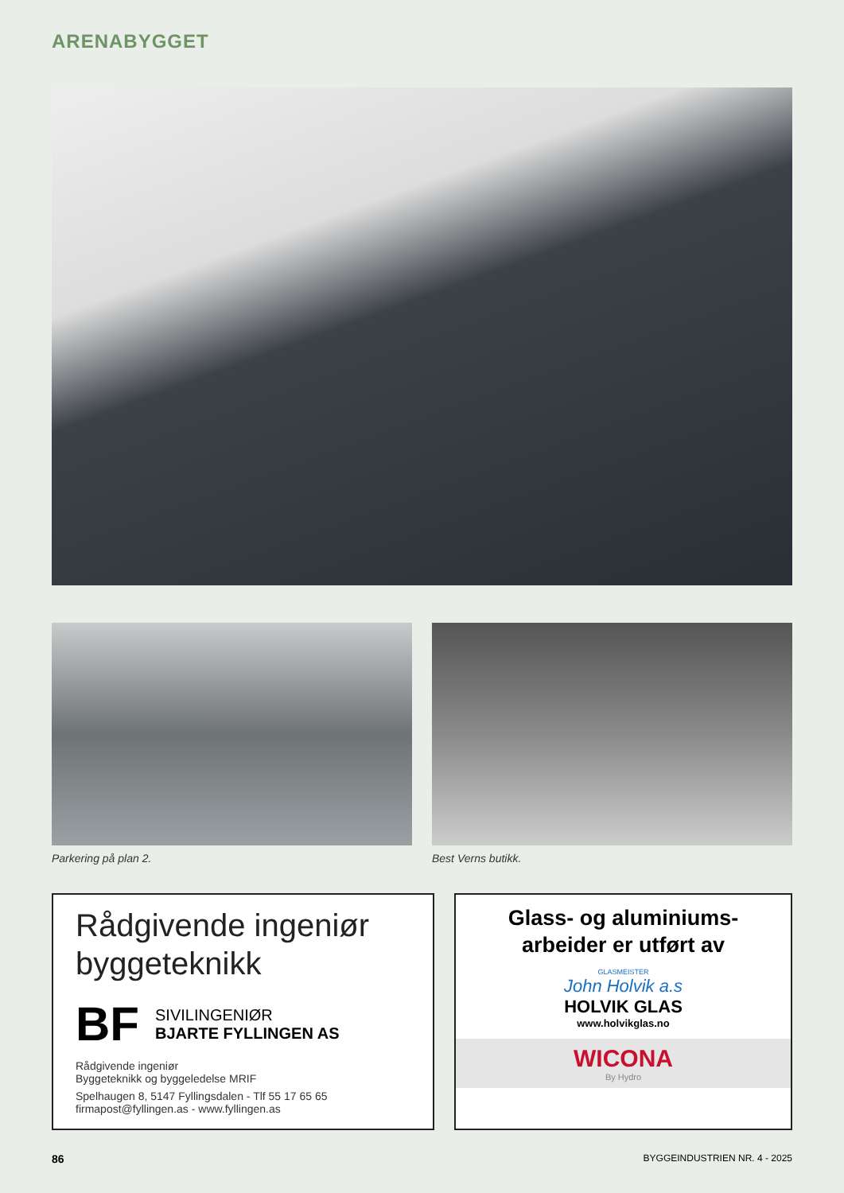ARENABYGGET
Parkering på plan 2. Best Verns butikk.
Rådgivende ingeniør
byggeteknikk
BF
SIVILINGENIØR
BJARTE FYLLINGEN AS
Rådgivende ingeniør
Byggeteknikk og byggeledelse MRIF
Spelhaugen 8, 5147 Fyllingsdalen - Tlf 55 17 65 65
firmapost@fyllingen.as - www.fyllingen.as
Glass- og aluminiums-
arbeider er utført av
GLASMEISTER
John Holvik a.s
HOLVIK GLAS
www.holvikglas.no
WICONA
By Hydro
86 BYGGEINDUSTRIEN NR. 4 - 2025